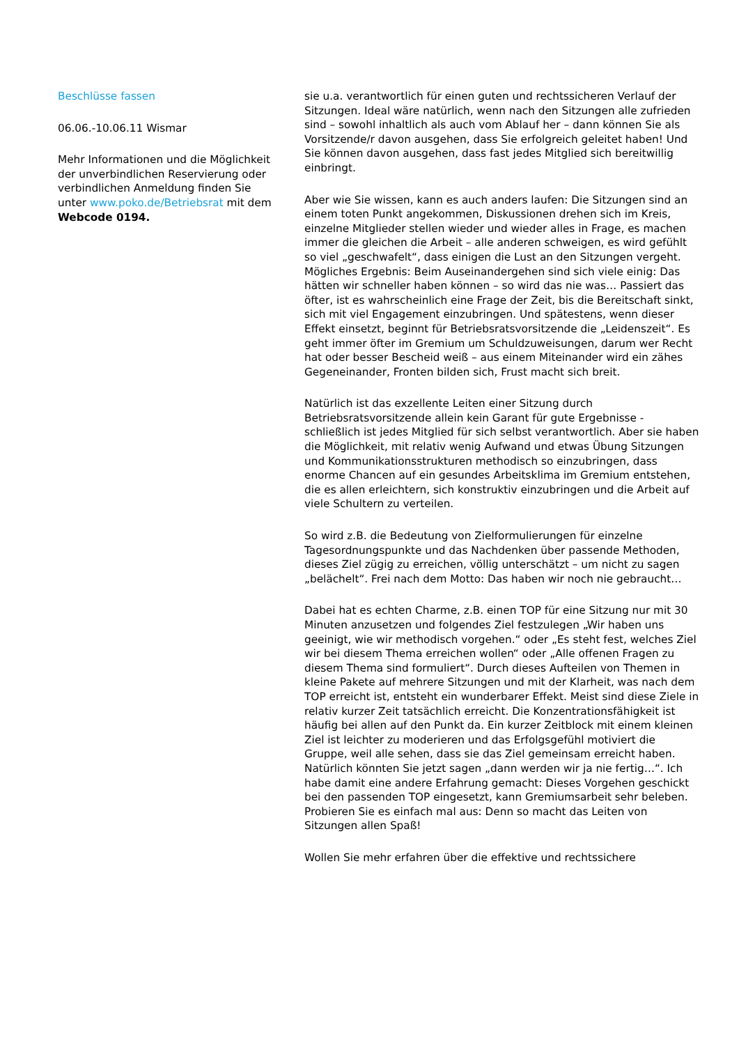Beschlüsse fassen
06.06.-10.06.11 Wismar
Mehr Informationen und die Möglichkeit der unverbindlichen Reservierung oder verbindlichen Anmeldung finden Sie unter www.poko.de/Betriebsrat mit dem Webcode 0194.
sie u.a. verantwortlich für einen guten und rechtssicheren Verlauf der Sitzungen. Ideal wäre natürlich, wenn nach den Sitzungen alle zufrieden sind – sowohl inhaltlich als auch vom Ablauf her – dann können Sie als Vorsitzende/r davon ausgehen, dass Sie erfolgreich geleitet haben! Und Sie können davon ausgehen, dass fast jedes Mitglied sich bereitwillig einbringt.
Aber wie Sie wissen, kann es auch anders laufen: Die Sitzungen sind an einem toten Punkt angekommen, Diskussionen drehen sich im Kreis, einzelne Mitglieder stellen wieder und wieder alles in Frage, es machen immer die gleichen die Arbeit – alle anderen schweigen, es wird gefühlt so viel „geschwafelt“, dass einigen die Lust an den Sitzungen vergeht. Mögliches Ergebnis: Beim Auseinandergehen sind sich viele einig: Das hätten wir schneller haben können – so wird das nie was… Passiert das öfter, ist es wahrscheinlich eine Frage der Zeit, bis die Bereitschaft sinkt, sich mit viel Engagement einzubringen. Und spätestens, wenn dieser Effekt einsetzt, beginnt für Betriebsratsvorsitzende die „Leidenszeit“. Es geht immer öfter im Gremium um Schuldzuweisungen, darum wer Recht hat oder besser Bescheid weiß – aus einem Miteinander wird ein zähes Gegeneinander, Fronten bilden sich, Frust macht sich breit.
Natürlich ist das exzellente Leiten einer Sitzung durch Betriebsratsvorsitzende allein kein Garant für gute Ergebnisse - schließlich ist jedes Mitglied für sich selbst verantwortlich. Aber sie haben die Möglichkeit, mit relativ wenig Aufwand und etwas Übung Sitzungen und Kommunikationsstrukturen methodisch so einzubringen, dass enorme Chancen auf ein gesundes Arbeitsklima im Gremium entstehen, die es allen erleichtern, sich konstruktiv einzubringen und die Arbeit auf viele Schultern zu verteilen.
So wird z.B. die Bedeutung von Zielformulierungen für einzelne Tagesordnungspunkte und das Nachdenken über passende Methoden, dieses Ziel zügig zu erreichen, völlig unterschätzt – um nicht zu sagen „belächelt“. Frei nach dem Motto: Das haben wir noch nie gebraucht…
Dabei hat es echten Charme, z.B. einen TOP für eine Sitzung nur mit 30 Minuten anzusetzen und folgendes Ziel festzulegen „Wir haben uns geeinigt, wie wir methodisch vorgehen.“ oder „Es steht fest, welches Ziel wir bei diesem Thema erreichen wollen“ oder „Alle offenen Fragen zu diesem Thema sind formuliert“. Durch dieses Aufteilen von Themen in kleine Pakete auf mehrere Sitzungen und mit der Klarheit, was nach dem TOP erreicht ist, entsteht ein wunderbarer Effekt. Meist sind diese Ziele in relativ kurzer Zeit tatsächlich erreicht. Die Konzentrationsfähigkeit ist häufig bei allen auf den Punkt da. Ein kurzer Zeitblock mit einem kleinen Ziel ist leichter zu moderieren und das Erfolgsgefühl motiviert die Gruppe, weil alle sehen, dass sie das Ziel gemeinsam erreicht haben. Natürlich könnten Sie jetzt sagen „dann werden wir ja nie fertig…“. Ich habe damit eine andere Erfahrung gemacht: Dieses Vorgehen geschickt bei den passenden TOP eingesetzt, kann Gremiumsarbeit sehr beleben. Probieren Sie es einfach mal aus: Denn so macht das Leiten von Sitzungen allen Spaß!
Wollen Sie mehr erfahren über die effektive und rechtssichere